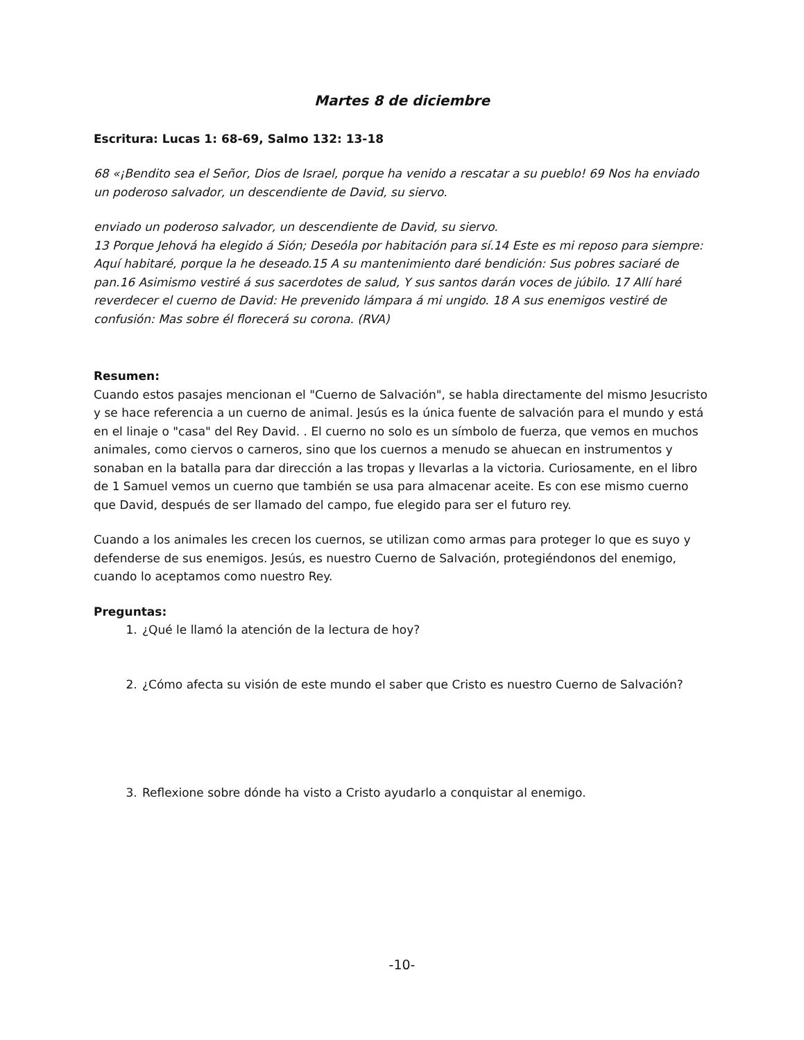Martes 8 de diciembre
Escritura: Lucas 1: 68-69, Salmo 132: 13-18
68 «¡Bendito sea el Señor, Dios de Israel, porque ha venido a rescatar a su pueblo! 69 Nos ha enviado un poderoso salvador, un descendiente de David, su siervo.
enviado un poderoso salvador, un descendiente de David, su siervo.
13 Porque Jehová ha elegido á Sión; Deseóla por habitación para sí.14 Este es mi reposo para siempre: Aquí habitaré, porque la he deseado.15 A su mantenimiento daré bendición: Sus pobres saciaré de pan.16 Asimismo vestiré á sus sacerdotes de salud, Y sus santos darán voces de júbilo. 17 Allí haré reverdecer el cuerno de David: He prevenido lámpara á mi ungido. 18 A sus enemigos vestiré de confusión: Mas sobre él florecerá su corona. (RVA)
Resumen:
Cuando estos pasajes mencionan el "Cuerno de Salvación", se habla directamente del mismo Jesucristo y se hace referencia a un cuerno de animal. Jesús es la única fuente de salvación para el mundo y está en el linaje o "casa" del Rey David. . El cuerno no solo es un símbolo de fuerza, que vemos en muchos animales, como ciervos o carneros, sino que los cuernos a menudo se ahuecan en instrumentos y sonaban en la batalla para dar dirección a las tropas y llevarlas a la victoria. Curiosamente, en el libro de 1 Samuel vemos un cuerno que también se usa para almacenar aceite. Es con ese mismo cuerno que David, después de ser llamado del campo, fue elegido para ser el futuro rey.
Cuando a los animales les crecen los cuernos, se utilizan como armas para proteger lo que es suyo y defenderse de sus enemigos. Jesús, es nuestro Cuerno de Salvación, protegiéndonos del enemigo, cuando lo aceptamos como nuestro Rey.
Preguntas:
1. ¿Qué le llamó la atención de la lectura de hoy?
2. ¿Cómo afecta su visión de este mundo el saber que Cristo es nuestro Cuerno de Salvación?
3. Reflexione sobre dónde ha visto a Cristo ayudarlo a conquistar al enemigo.
-10-